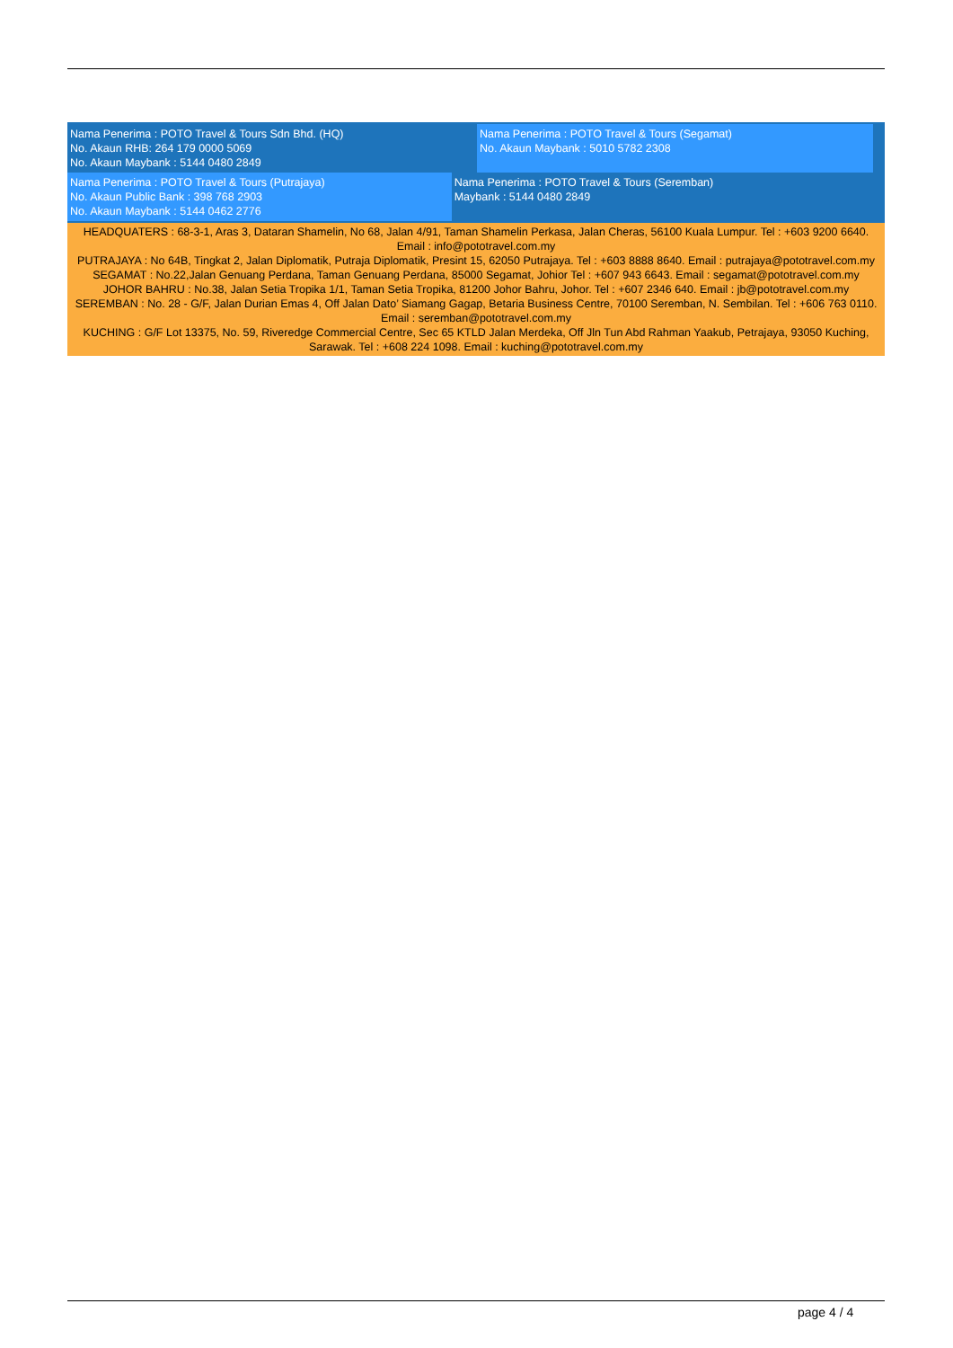Nama Penerima : POTO Travel & Tours Sdn Bhd. (HQ)
No. Akaun RHB: 264 179 0000 5069
No. Akaun Maybank : 5144 0480 2849
Nama Penerima : POTO Travel & Tours (Segamat)
No. Akaun Maybank : 5010 5782 2308
Nama Penerima : POTO Travel & Tours (Putrajaya)
No. Akaun Public Bank : 398 768 2903
No. Akaun Maybank : 5144 0462 2776
Nama Penerima : POTO Travel & Tours (Seremban)
Maybank : 5144 0480 2849
HEADQUATERS : 68-3-1, Aras 3, Dataran Shamelin, No 68, Jalan 4/91, Taman Shamelin Perkasa, Jalan Cheras, 56100 Kuala Lumpur. Tel : +603 9200 6640. Email : info@pototravel.com.my
PUTRAJAYA : No 64B, Tingkat 2, Jalan Diplomatik, Putraja Diplomatik, Presint 15, 62050 Putrajaya. Tel : +603 8888 8640. Email : putrajaya@pototravel.com.my
SEGAMAT : No.22,Jalan Genuang Perdana, Taman Genuang Perdana, 85000 Segamat, Johior Tel : +607 943 6643. Email : segamat@pototravel.com.my
JOHOR BAHRU : No.38, Jalan Setia Tropika 1/1, Taman Setia Tropika, 81200 Johor Bahru, Johor. Tel : +607 2346 640. Email : jb@pototravel.com.my
SEREMBAN : No. 28 - G/F, Jalan Durian Emas 4, Off Jalan Dato’ Siamang Gagap, Betaria Business Centre, 70100 Seremban, N. Sembilan. Tel : +606 763 0110. Email : seremban@pototravel.com.my
KUCHING : G/F Lot 13375, No. 59, Riveredge Commercial Centre, Sec 65 KTLD Jalan Merdeka, Off Jln Tun Abd Rahman Yaakub, Petrajaya, 93050 Kuching, Sarawak. Tel : +608 224 1098. Email : kuching@pototravel.com.my
page 4 / 4